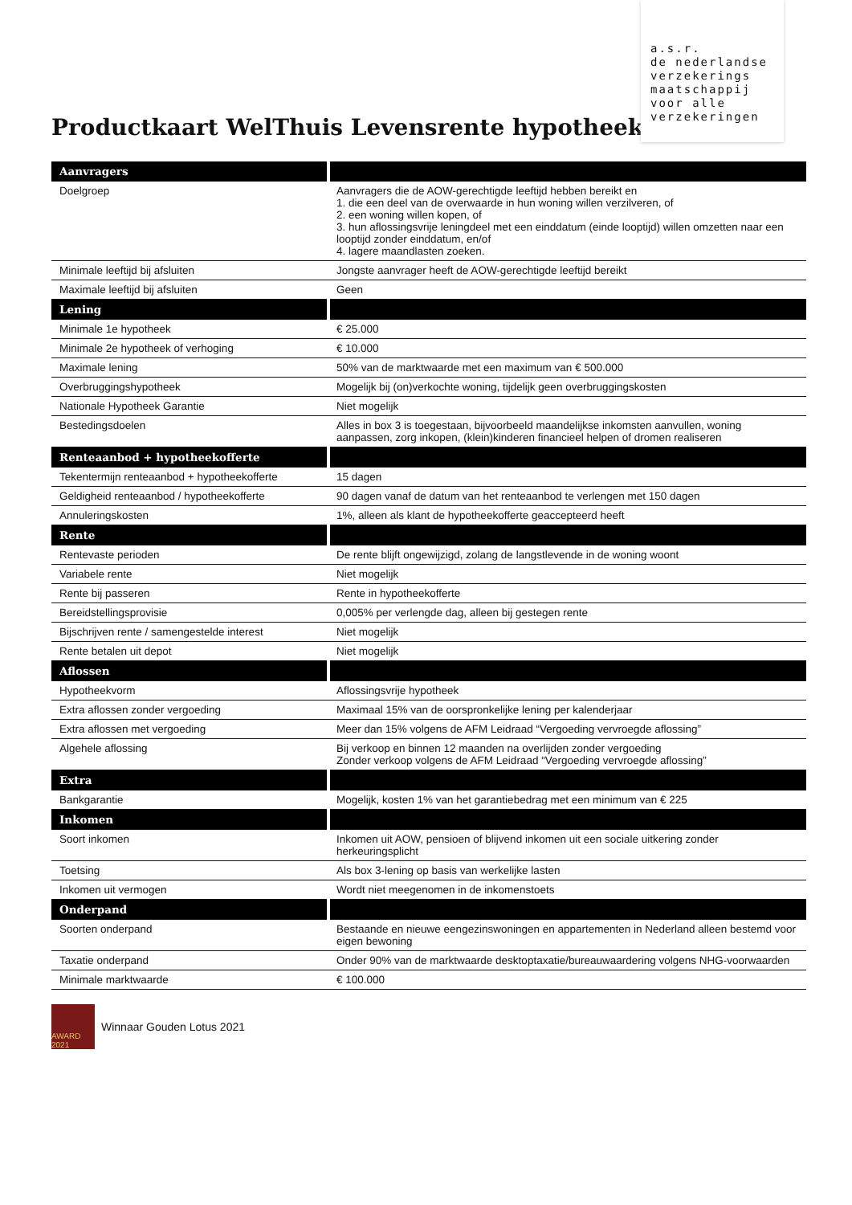a.s.r.
de nederlandse
verzekerings
maatschappij
voor alle
verzekeringen
Productkaart WelThuis Levensrente hypotheek
| Aanvragers | |
| --- | --- |
| Doelgroep | Aanvragers die de AOW-gerechtigde leeftijd hebben bereikt en 1. die een deel van de overwaarde in hun woning willen verzilveren, of 2. een woning willen kopen, of 3. hun aflossingsvrije leningdeel met een einddatum (einde looptijd) willen omzetten naar een looptijd zonder einddatum, en/of 4. lagere maandlasten zoeken. |
| Minimale leeftijd bij afsluiten | Jongste aanvrager heeft de AOW-gerechtigde leeftijd bereikt |
| Maximale leeftijd bij afsluiten | Geen |
| Lening | |
| Minimale 1e hypotheek | € 25.000 |
| Minimale 2e hypotheek of verhoging | € 10.000 |
| Maximale lening | 50% van de marktwaarde met een maximum van € 500.000 |
| Overbruggingshypotheek | Mogelijk bij (on)verkochte woning, tijdelijk geen overbruggingskosten |
| Nationale Hypotheek Garantie | Niet mogelijk |
| Bestedingsdoelen | Alles in box 3 is toegestaan, bijvoorbeeld maandelijkse inkomsten aanvullen, woning aanpassen, zorg inkopen, (klein)kinderen financieel helpen of dromen realiseren |
| Renteaanbod + hypotheekofferte | |
| Tekentermijn renteaanbod + hypotheekofferte | 15 dagen |
| Geldigheid renteaanbod / hypotheekofferte | 90 dagen vanaf de datum van het renteaanbod te verlengen met 150 dagen |
| Annuleringskosten | 1%, alleen als klant de hypotheekofferte geaccepteerd heeft |
| Rente | |
| Rentevaste perioden | De rente blijft ongewijzigd, zolang de langstlevende in de woning woont |
| Variabele rente | Niet mogelijk |
| Rente bij passeren | Rente in hypotheekofferte |
| Bereidstellingsprovisie | 0,005% per verlengde dag, alleen bij gestegen rente |
| Bijschrijven rente / samengestelde interest | Niet mogelijk |
| Rente betalen uit depot | Niet mogelijk |
| Aflossen | |
| Hypotheekvorm | Aflossingsvrije hypotheek |
| Extra aflossen zonder vergoeding | Maximaal 15% van de oorspronkelijke lening per kalenderjaar |
| Extra aflossen met vergoeding | Meer dan 15% volgens de AFM Leidraad “Vergoeding vervroegde aflossing” |
| Algehele aflossing | Bij verkoop en binnen 12 maanden na overlijden zonder vergoeding Zonder verkoop volgens de AFM Leidraad “Vergoeding vervroegde aflossing” |
| Extra | |
| Bankgarantie | Mogelijk, kosten 1% van het garantiebedrag met een minimum van € 225 |
| Inkomen | |
| Soort inkomen | Inkomen uit AOW, pensioen of blijvend inkomen uit een sociale uitkering zonder herkeuringsplicht |
| Toetsing | Als box 3-lening op basis van werkelijke lasten |
| Inkomen uit vermogen | Wordt niet meegenomen in de inkomenstoets |
| Onderpand | |
| Soorten onderpand | Bestaande en nieuwe eengezinswoningen en appartementen in Nederland alleen bestemd voor eigen bewoning |
| Taxatie onderpand | Onder 90% van de marktwaarde desktoptaxatie/bureauwaardering volgens NHG-voorwaarden |
| Minimale marktwaarde | € 100.000 |
AWARD 2021
Winnaar Gouden Lotus 2021